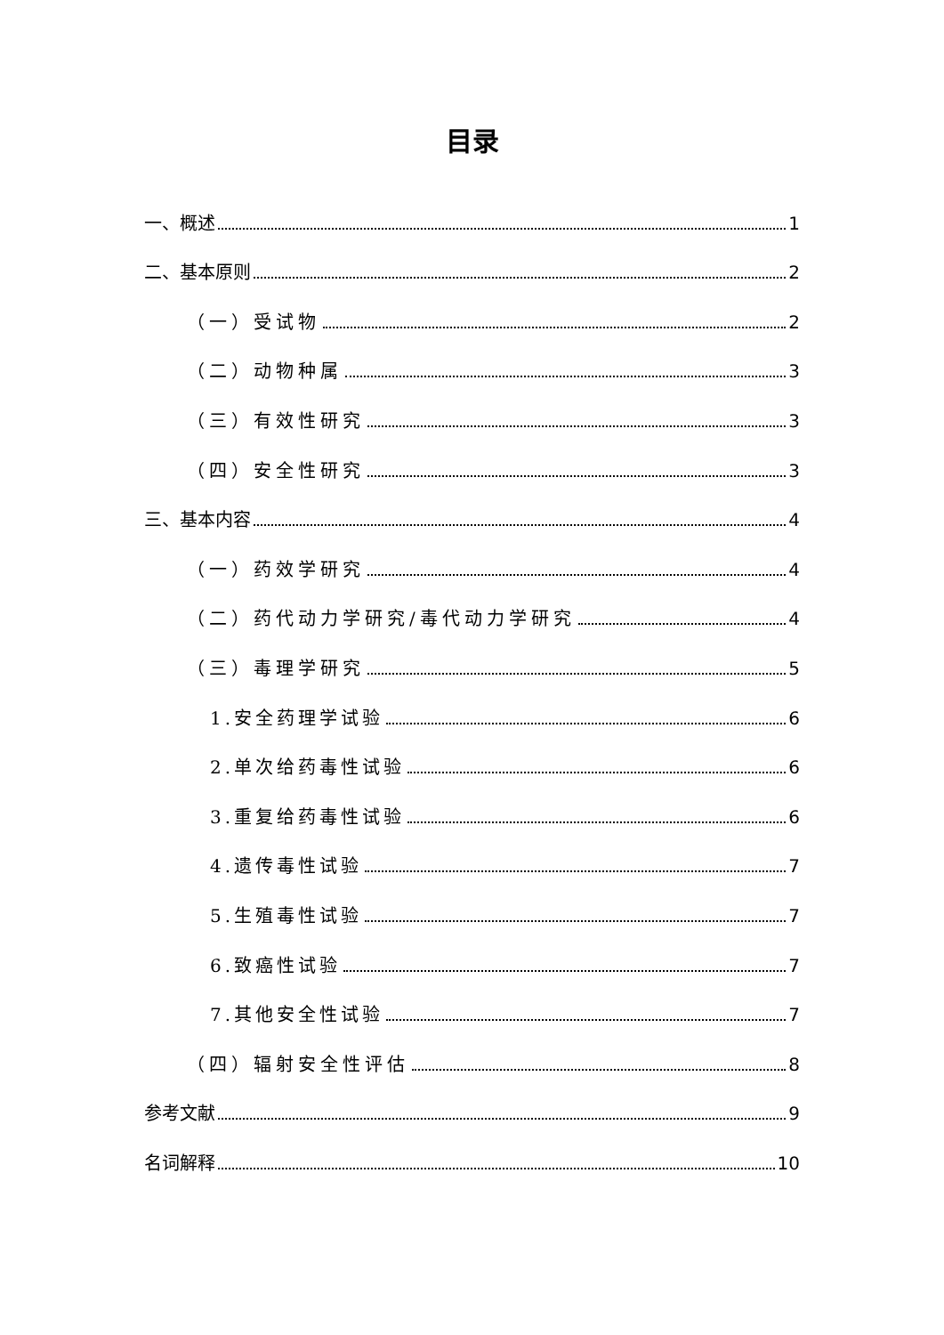目录
一、概述 1
二、基本原则 2
（一）受试物 2
（二）动物种属 3
（三）有效性研究 3
（四）安全性研究 3
三、基本内容 4
（一）药效学研究 4
（二）药代动力学研究/毒代动力学研究 4
（三）毒理学研究 5
1.安全药理学试验 6
2.单次给药毒性试验 6
3.重复给药毒性试验 6
4.遗传毒性试验 7
5.生殖毒性试验 7
6.致癌性试验 7
7.其他安全性试验 7
（四）辐射安全性评估 8
参考文献 9
名词解释 10